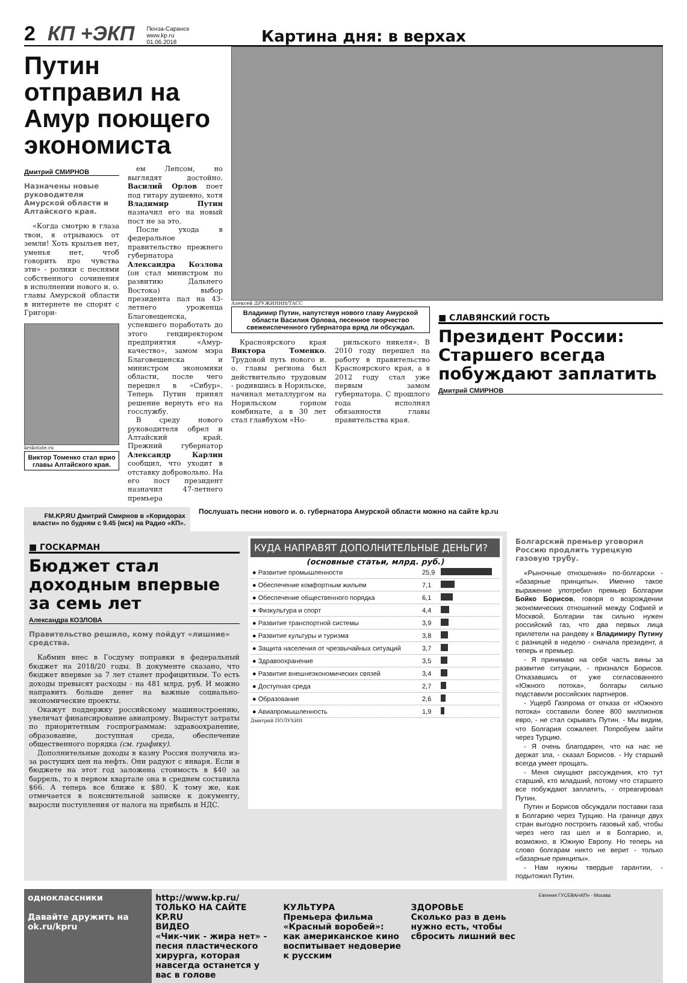2 КП +ЭКП Пенза-Саранск
www.kp.ru
01.06.2018 Картина дня: в верхах
Путин отправил на Амур поющего экономиста
Дмитрий СМИРНОВ
Назначены новые руководители Амурской области и Алтайского края.
«Когда смотрю в глаза твои, я отрываюсь от земли! Хоть крыльев нет, уменья нет, чтоб говорить про чувства эти» - ролики с песнями собственного сочинения в исполнении нового и. о. главы Амурской области в интернете не спорят с Григори-
krskstate.ru
Виктор Томенко стал врио главы Алтайского края.
ем Лепсом, но выглядят достойно. Василий Орлов поет под гитару душевно, хотя Владимир Путин назначил его на новый пост не за это.
После ухода в федеральное правительство прежнего губернатора Александра Козлова (он стал министром по развитию Дальнего Востока) выбор президента пал на 43-летнего уроженца Благовещенска, успевшего поработать до этого гендиректором предприятия «Амур-качество», замом мэра Благовещенска и министром экономики области, после чего перешел в «Сибур». Теперь Путин принял решение вернуть его на госслужбу.
В среду нового руководителя обрел и Алтайский край. Прежний губернатор Александр Карлин сообщил, что уходит в отставку добровольно. На его пост президент назначил 47-летнего премьера
Алексей ДРУЖИНИН/ТАСС
Владимир Путин, напутствуя нового главу Амурской области Василия Орлова, песенное творчество свежеиспеченного губернатора вряд ли обсуждал.
Красноярского края Виктора Томенко. Трудовой путь нового и. о. главы региона был действительно трудовым - родившись в Норильске, начинал металлургом на Норильском горном комбинате, а в 30 лет стал главбухом «Но-
рильского никеля». В 2010 году перешел на работу в правительство Красноярского края, а в 2012 году стал уже первым замом губернатора. С прошлого года исполнял обязанности главы правительства края.
■ СЛАВЯНСКИЙ ГОСТЬ
Президент России: Старшего всегда побуждают заплатить
Дмитрий СМИРНОВ
FM.KP.RU Дмитрий Смирнов в «Коридорах власти» по будням с 9.45 (мск) на Радио «КП».
Послушать песни нового и. о. губернатора Амурской области можно на сайте kp.ru
■ ГОСКАРМАН
Бюджет стал доходным впервые за семь лет
Александра КОЗЛОВА
Правительство решило, кому пойдут «лишние» средства.
Кабмин внес в Госдуму поправки в федеральный бюджет на 2018/20 годы. В документе сказано, что бюджет впервые за 7 лет станет профицитным. То есть доходы превысят расходы - на 481 млрд. руб. И можно направить больше денег на важные социально-экономические проекты.
Окажут поддержку российскому машиностроению, увеличат финансирование авиапрому. Вырастут затраты по приоритетным госпрограммам: здравоохранение, образование, доступная среда, обеспечение общественного порядка (см. графику).
Дополнительные доходы в казну Россия получила из-за растущих цен на нефть. Они радуют с января. Если в бюджете на этот год заложена стоимость в $40 за баррель, то в первом квартале она в среднем составила $66. А теперь все ближе к $80. К тому же, как отмечается в пояснительной записке к документу, выросли поступления от налога на прибыль и НДС.
КУДА НАПРАВЯТ ДОПОЛНИТЕЛЬНЫЕ ДЕНЬГИ?
(основные статьи, млрд. руб.)
| ● Развитие промышленности | 25,9 | |
| ● Обеспечение комфортным жильем | 7,1 | |
| ● Обеспечение общественного порядка | 6,1 | |
| ● Физкультура и спорт | 4,4 | |
| ● Развитие транспортной системы | 3,9 | |
| ● Развитие культуры и туризма | 3,8 | |
| ● Защита населения от чрезвычайных ситуаций | 3,7 | |
| ● Здравоохранение | 3,5 | |
| ● Развитие внешнеэкономических связей | 3,4 | |
| ● Доступная среда | 2,7 | |
| ● Образование | 2,6 | |
| ● Авиапромышленность | 1,9 | |
Дмитрий ПОЛУХИН
Болгарский премьер уговорил Россию продлить турецкую газовую трубу.
«Рыночные отношения» по-болгарски - «базарные принципы». Именно такое выражение употребил премьер Болгарии Бойко Борисов, говоря о возрождении экономических отношений между Софией и Москвой. Болгарии так сильно нужен российский газ, что два первых лица прилетели на рандеву к Владимиру Путину с разницей в неделю - сначала президент, а теперь и премьер.
- Я принимаю на себя часть вины за развитие ситуации, - признался Борисов. Отказавшись от уже согласованного «Южного потока», болгары сильно подставили российских партнеров.
- Ущерб Газпрома от отказа от «Южного потока» составили более 800 миллионов евро, - не стал скрывать Путин. - Мы видим, что Болгария сожалеет. Попробуем зайти через Турцию.
- Я очень благодарен, что на нас не держат зла, - сказал Борисов. - Ну старший всегда умеет прощать.
- Меня смущают рассуждения, кто тут старший, кто младший, потому что старшего все побуждают заплатить, - отреагировал Путин.
Путин и Борисов обсуждали поставки газа в Болгарию через Турцию. На границе двух стран выгодно построить газовый хаб, чтобы через него газ шел и в Болгарию, и, возможно, в Южную Европу. Но теперь на слово болгарам никто не верит - только «базарные принципы».
- Нам нужны твердые гарантии, - подытожил Путин.
одноклассники
Давайте дружить на ok.ru/kpru
http://www.kp.ru/ ТОЛЬКО НА САЙТЕ KP.RU
ВИДЕО
«Чик-чик - жира нет» - песня пластического хирурга, которая навсегда останется у вас в голове
КУЛЬТУРА
Премьера фильма «Красный воробей»: как американское кино воспитывает недоверие к русским
ЗДОРОВЬЕ
Сколько раз в день нужно есть, чтобы сбросить лишний вес
Евгения ГУСЕВА/«КП» - Москва